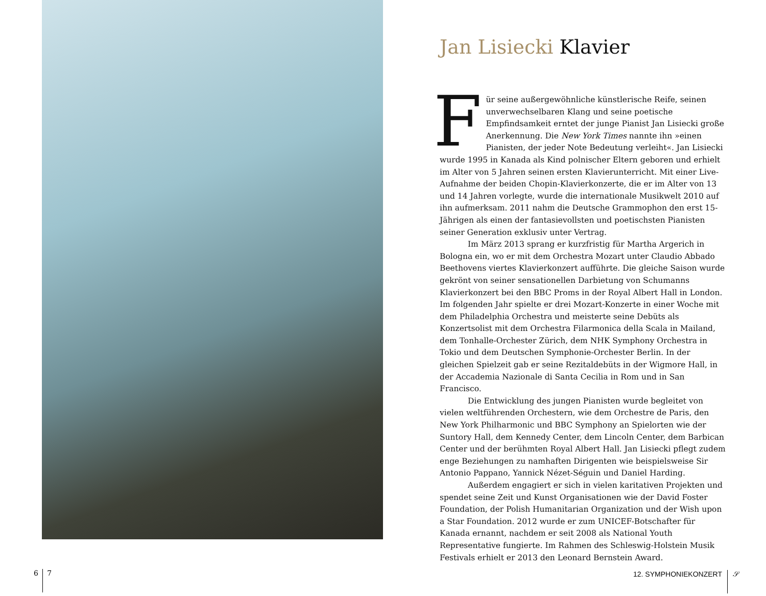Jan Lisiecki Klavier
Für seine außergewöhnliche künstlerische Reife, seinen unverwechselbaren Klang und seine poetische Empfindsamkeit erntet der junge Pianist Jan Lisiecki große Anerkennung. Die New York Times nannte ihn »einen Pianisten, der jeder Note Bedeutung verleiht«. Jan Lisiecki wurde 1995 in Kanada als Kind polnischer Eltern geboren und erhielt im Alter von 5 Jahren seinen ersten Klavierunterricht. Mit einer Live-Aufnahme der beiden Chopin-Klavierkonzerte, die er im Alter von 13 und 14 Jahren vorlegte, wurde die internationale Musikwelt 2010 auf ihn aufmerksam. 2011 nahm die Deutsche Grammophon den erst 15-Jährigen als einen der fantasievollsten und poetischsten Pianisten seiner Generation exklusiv unter Vertrag.
Im März 2013 sprang er kurzfristig für Martha Argerich in Bologna ein, wo er mit dem Orchestra Mozart unter Claudio Abbado Beethovens viertes Klavierkonzert aufführte. Die gleiche Saison wurde gekrönt von seiner sensationellen Darbietung von Schumanns Klavierkonzert bei den BBC Proms in der Royal Albert Hall in London. Im folgenden Jahr spielte er drei Mozart-Konzerte in einer Woche mit dem Philadelphia Orchestra und meisterte seine Debüts als Konzertsolist mit dem Orchestra Filarmonica della Scala in Mailand, dem Tonhalle-Orchester Zürich, dem NHK Symphony Orchestra in Tokio und dem Deutschen Symphonie-Orchester Berlin. In der gleichen Spielzeit gab er seine Rezitaldebüts in der Wigmore Hall, in der Accademia Nazionale di Santa Cecilia in Rom und in San Francisco.
Die Entwicklung des jungen Pianisten wurde begleitet von vielen weltführenden Orchestern, wie dem Orchestre de Paris, den New York Philharmonic und BBC Symphony an Spielorten wie der Suntory Hall, dem Kennedy Center, dem Lincoln Center, dem Barbican Center und der berühmten Royal Albert Hall. Jan Lisiecki pflegt zudem enge Beziehungen zu namhaften Dirigenten wie beispielsweise Sir Antonio Pappano, Yannick Nézet-Séguin und Daniel Harding.
Außerdem engagiert er sich in vielen karitativen Projekten und spendet seine Zeit und Kunst Organisationen wie der David Foster Foundation, der Polish Humanitarian Organization und der Wish upon a Star Foundation. 2012 wurde er zum UNICEF-Botschafter für Kanada ernannt, nachdem er seit 2008 als National Youth Representative fungierte. Im Rahmen des Schleswig-Holstein Musik Festivals erhielt er 2013 den Leonard Bernstein Award.
6 7 12. SYMPHONIEKONZERT 𝒮